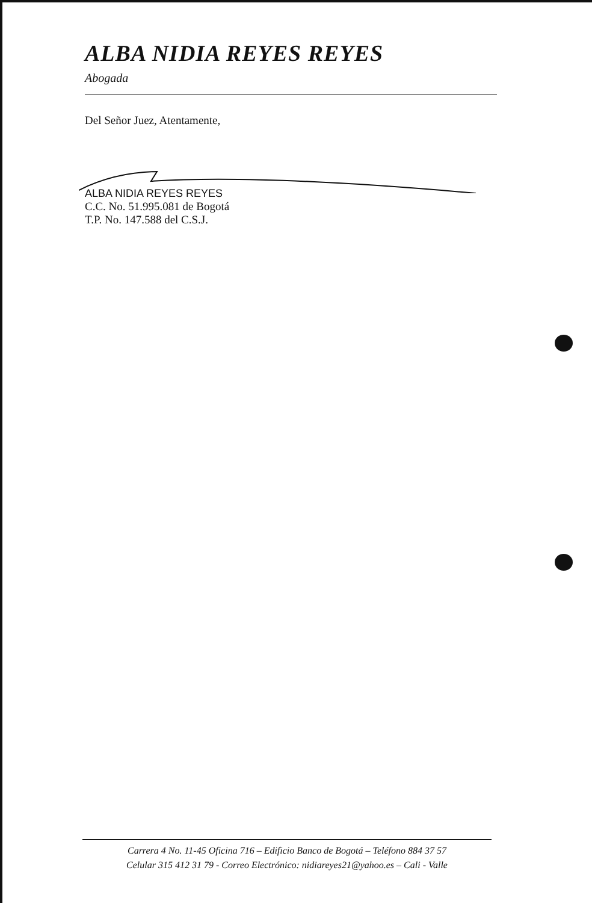ALBA NIDIA REYES REYES
Abogada
Del Señor Juez, Atentamente,
ALBA NIDIA REYES REYES
C.C. No. 51.995.081 de Bogotá
T.P. No. 147.588 del C.S.J.
Carrera 4 No. 11-45 Oficina 716 – Edificio Banco de Bogotá – Teléfono 884 37 57
Celular 315 412 31 79 - Correo Electrónico: nidiareyes21@yahoo.es – Cali - Valle